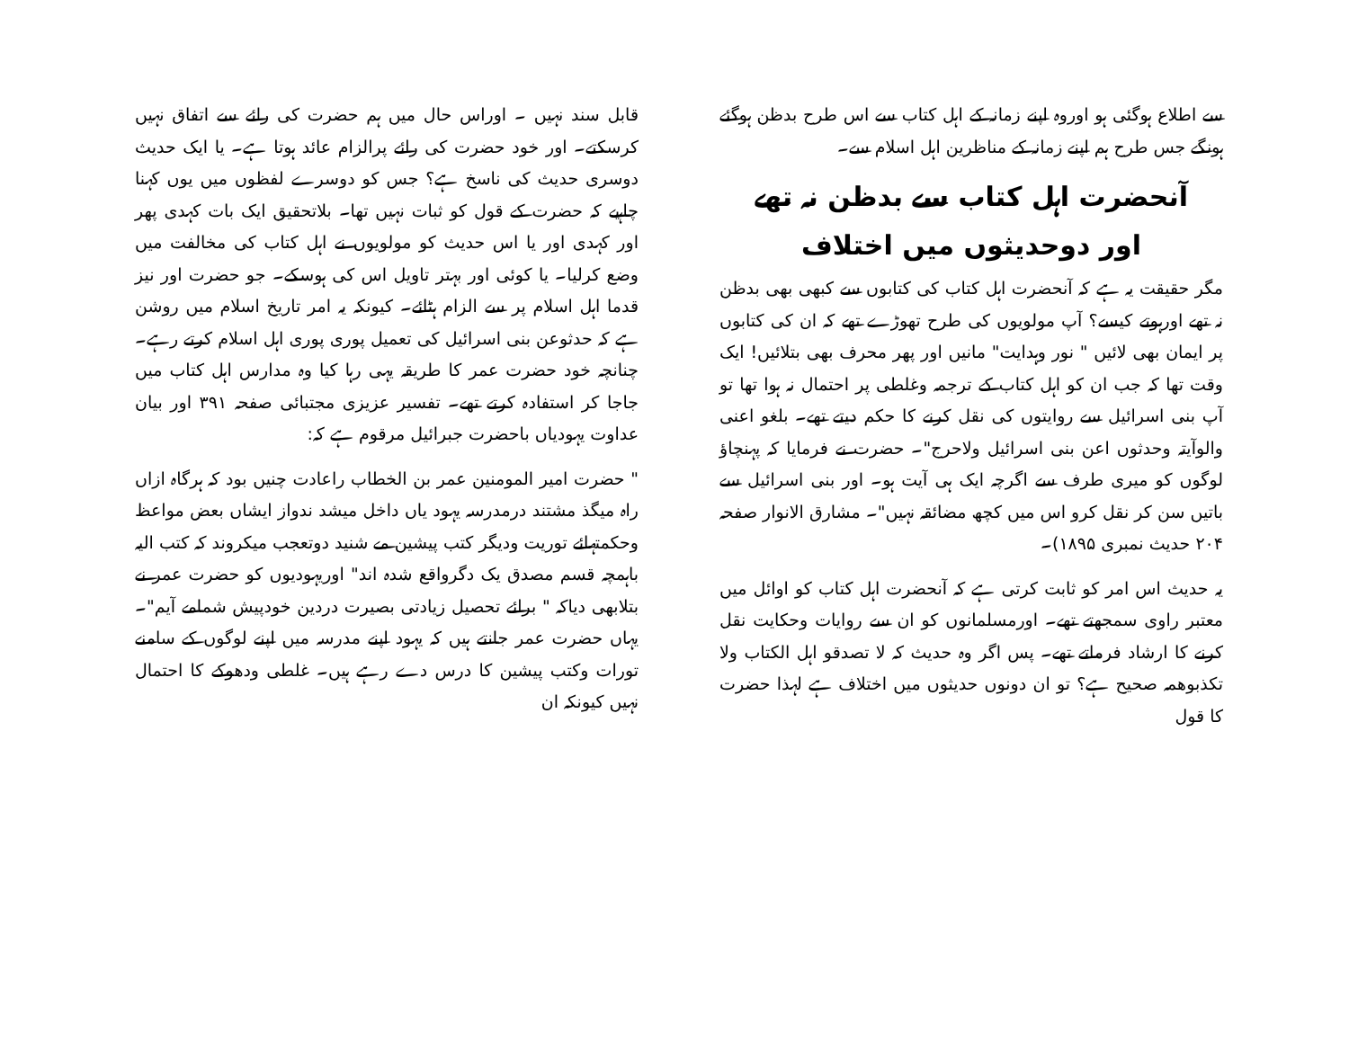سے اطلاع ہوگئی ہو اوروہ اپنے زمانہ کے اہل کتاب سے اس طرح بدظن ہوگئے ہونگے جس طرح ہم اپنے زمانہ کے مناظرین اہل اسلام سے۔
آنحضرت اہل کتاب سے بدظن نہ تھے
اور دوحدیثوں میں اختلاف
مگر حقیقت یہ ہے کہ آنحضرت اہل کتاب کی کتابوں سے کبھی بھی بدظن نہ تھے اورہوتے کیسے؟ آپ مولویوں کی طرح تھوڑے تھے کہ ان کی کتابوں پر ایمان بھی لائیں " نور وہدایت" مانیں اور پھر محرف بھی بتلائیں! ایک وقت تھا کہ جب ان کو اہل کتاب کے ترجمہ وغلطی پر احتمال نہ ہوا تھا تو آپ بنی اسرائیل سے روایتوں کی نقل کرنے کا حکم دیتے تھے۔ بلغو اعنی والوآیتہ وحدثوں اعن بنی اسرائیل ولاحرج"۔ حضرت نے فرمایا کہ پہنچاؤ لوگوں کو میری طرف سے اگرچہ ایک ہی آیت ہو۔ اور بنی اسرائیل سے باتیں سن کر نقل کرو اس میں کچھ مضائقہ نہیں"۔ مشارق الانوار صفحہ ۲۰۴ حدیث نمبری ۱۸۹۵)۔
یہ حدیث اس امر کو ثابت کرتی ہے کہ آنحضرت اہل کتاب کو اوائل میں معتبر راوی سمجھتے تھے۔ اورمسلمانوں کو ان سے روایات وحکایت نقل کرنے کا ارشاد فرماتے تھے۔ پس اگر وہ حدیث کہ لا تصدقو اہل الکتاب ولا تکذبوھمہ صحیح ہے؟ تو ان دونوں حدیثوں میں اختلاف ہے لہذا حضرت کا قول
قابل سند نہیں ۔ اوراس حال میں ہم حضرت کی رائے سے اتفاق نہیں کرسکتے۔ اور خود حضرت کی رائے پرالزام عائد ہوتا ہے۔ یا ایک حدیث دوسری حدیث کی ناسخ ہے؟ جس کو دوسرے لفظوں میں یوں کہنا چاہیے کہ حضرت کے قول کو ثبات نہیں تھا۔ بلاتحقیق ایک بات کہدی پھر اور کہدی اور یا اس حدیث کو مولویوں نے اہل کتاب کی مخالفت میں وضع کرلیا۔ یا کوئی اور بہتر تاویل اس کی ہوسکے۔ جو حضرت اور نیز قدما اہل اسلام پر سے الزام ہٹائے۔ کیونکہ یہ امر تاریخ اسلام میں روشن ہے کہ حدثوعن بنی اسرائیل کی تعمیل پوری پوری اہل اسلام کرتے رہے۔ چنانچہ خود حضرت عمر کا طریقہ یہی رہا کیا وہ مدارس اہل کتاب میں جاجا کر استفادہ کرتے تھے۔ تفسیر عزیزی مجتبائی صفحہ ۳۹۱ اور بیان عداوت یہودیاں باحضرت جبرائیل مرقوم ہے کہ:
" حضرت امیر المومنین عمر بن الخطاب راعادت چنیں بود کہ ہرگاہ ازاں راہ میگذ مشتند درمدرسہ یہود یاں داخل میشد ندواز ایشاں بعض مواعظ وحکمتہائے توریت ودیگر کتب پیشین مے شنید دوتعجب میکروند کہ کتب الیہ باہمچہ قسم مصدق یک دگرواقع شدہ اند" اوریہودیوں کو حضرت عمر نے بتلابھی دیاکہ " برائے تحصیل زیادتی بصیرت دردین خودپیش شمامے آیم"۔ یہاں حضرت عمر جانتے ہیں کہ یہود اپنے مدرسہ میں اپنے لوگوں کے سامنے تورات وکتب پیشین کا درس دے رہے ہیں۔ غلطی ودھوکے کا احتمال نہیں کیونکہ ان